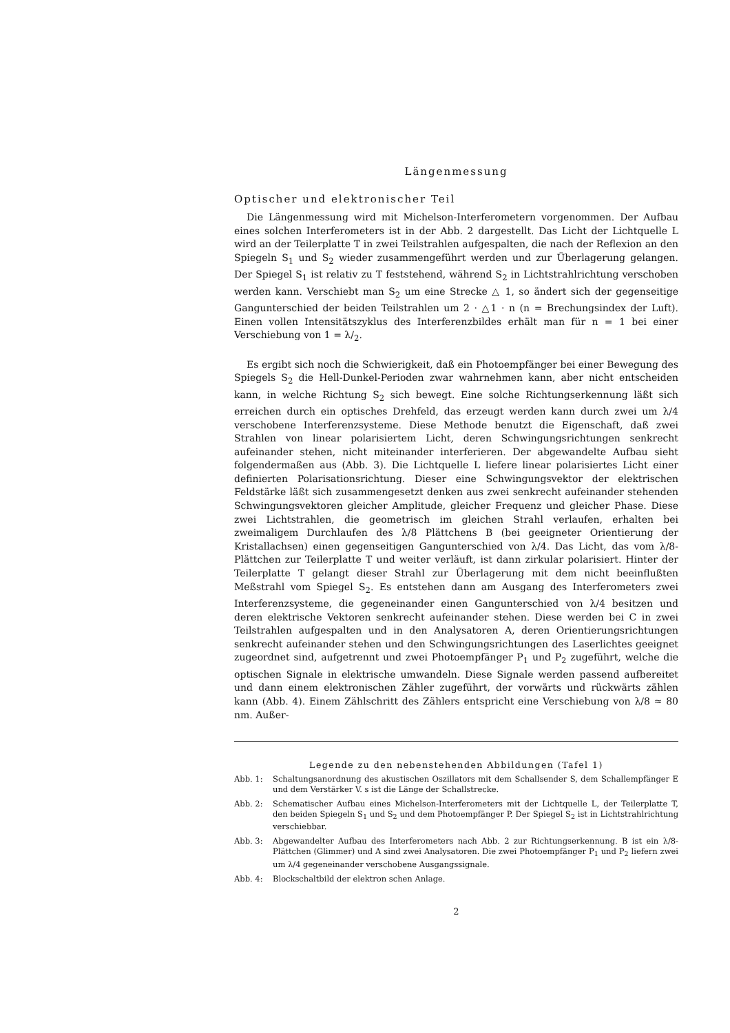Längenmessung
Optischer und elektronischer Teil
Die Längenmessung wird mit Michelson-Interferometern vorgenommen. Der Aufbau eines solchen Interferometers ist in der Abb. 2 dargestellt. Das Licht der Lichtquelle L wird an der Teilerplatte T in zwei Teilstrahlen aufgespalten, die nach der Reflexion an den Spiegeln S<sub>1</sub> und S<sub>2</sub> wieder zusammengeführt werden und zur Überlagerung gelangen. Der Spiegel S<sub>1</sub> ist relativ zu T feststehend, während S<sub>2</sub> in Lichtstrahlrichtung verschoben werden kann. Verschiebt man S<sub>2</sub> um eine Strecke △ 1, so ändert sich der gegenseitige Gangunterschied der beiden Teilstrahlen um 2 · △1 · n (n = Brechungsindex der Luft). Einen vollen Intensitätszyklus des Interferenzbildes erhält man für n = 1 bei einer Verschiebung von 1 = λ/<sub>2</sub>.
Es ergibt sich noch die Schwierigkeit, daß ein Photoempfänger bei einer Bewegung des Spiegels S<sub>2</sub> die Hell-Dunkel-Perioden zwar wahrnehmen kann, aber nicht entscheiden kann, in welche Richtung S<sub>2</sub> sich bewegt. Eine solche Richtungserkennung läßt sich erreichen durch ein optisches Drehfeld, das erzeugt werden kann durch zwei um λ/4 verschobene Interferenzsysteme. Diese Methode benutzt die Eigenschaft, daß zwei Strahlen von linear polarisiertem Licht, deren Schwingungsrichtungen senkrecht aufeinander stehen, nicht miteinander interferieren. Der abgewandelte Aufbau sieht folgendermaßen aus (Abb. 3). Die Lichtquelle L liefere linear polarisiertes Licht einer definierten Polarisationsrichtung. Dieser eine Schwingungsvektor der elektrischen Feldstärke läßt sich zusammengesetzt denken aus zwei senkrecht aufeinander stehenden Schwingungsvektoren gleicher Amplitude, gleicher Frequenz und gleicher Phase. Diese zwei Lichtstrahlen, die geometrisch im gleichen Strahl verlaufen, erhalten bei zweimaligem Durchlaufen des λ/8 Plättchens B (bei geeigneter Orientierung der Kristallachsen) einen gegenseitigen Gangunterschied von λ/4. Das Licht, das vom λ/8-Plättchen zur Teilerplatte T und weiter verläuft, ist dann zirkular polarisiert. Hinter der Teilerplatte T gelangt dieser Strahl zur Überlagerung mit dem nicht beeinflußten Meßstrahl vom Spiegel S<sub>2</sub>. Es entstehen dann am Ausgang des Interferometers zwei Interferenzsysteme, die gegeneinander einen Gangunterschied von λ/4 besitzen und deren elektrische Vektoren senkrecht aufeinander stehen. Diese werden bei C in zwei Teilstrahlen aufgespalten und in den Analysatoren A, deren Orientierungsrichtungen senkrecht aufeinander stehen und den Schwingungsrichtungen des Laserlichtes geeignet zugeordnet sind, aufgetrennt und zwei Photoempfänger P<sub>1</sub> und P<sub>2</sub> zugeführt, welche die optischen Signale in elektrische umwandeln. Diese Signale werden passend aufbereitet und dann einem elektronischen Zähler zugeführt, der vorwärts und rückwärts zählen kann (Abb. 4). Einem Zählschritt des Zählers entspricht eine Verschiebung von λ/8 ≈ 80 nm. Außer-
Legende zu den nebenstehenden Abbildungen (Tafel 1)
Abb. 1: Schaltungsanordnung des akustischen Oszillators mit dem Schallsender S, dem Schallempfänger E und dem Verstärker V. s ist die Länge der Schallstrecke.
Abb. 2: Schematischer Aufbau eines Michelson-Interferometers mit der Lichtquelle L, der Teilerplatte T, den beiden Spiegeln S<sub>1</sub> und S<sub>2</sub> und dem Photoempfänger P. Der Spiegel S<sub>2</sub> ist in Lichtstrahlrichtung verschiebbar.
Abb. 3: Abgewandelter Aufbau des Interferometers nach Abb. 2 zur Richtungserkennung. B ist ein λ/8-Plättchen (Glimmer) und A sind zwei Analysatoren. Die zwei Photoempfänger P<sub>1</sub> und P<sub>2</sub> liefern zwei um λ/4 gegeneinander verschobene Ausgangssignale.
Abb. 4: Blockschaltbild der elektron schen Anlage.
2